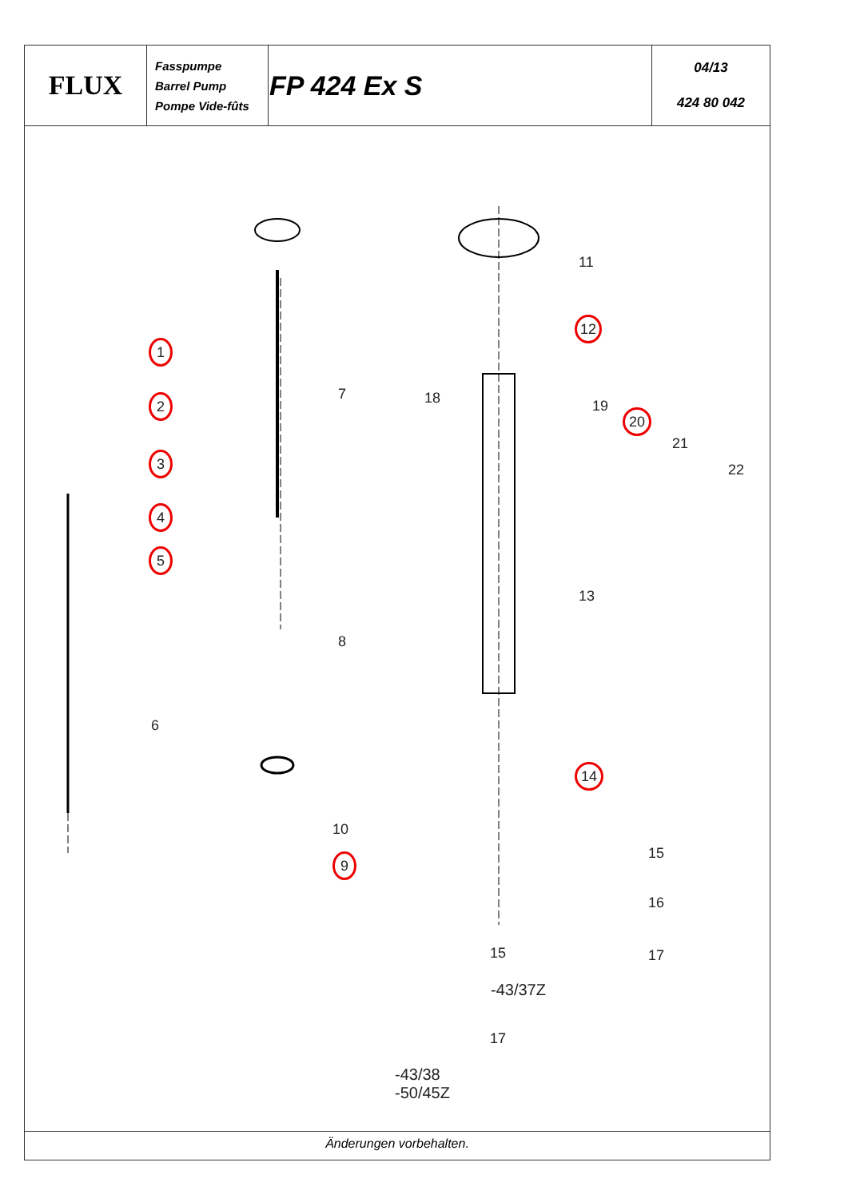| FLUX | Fasspumpe Barrel Pump Pompe Vide-fûts | FP 424 Ex S | 04/13 424 80 042 |
1
2
3
4
5
6
7
8
9
10
11
12
13
14
15
16
17
-43/37Z
15
17
-43/38
-50/45Z
18 19
20
21
22
Änderungen vorbehalten.